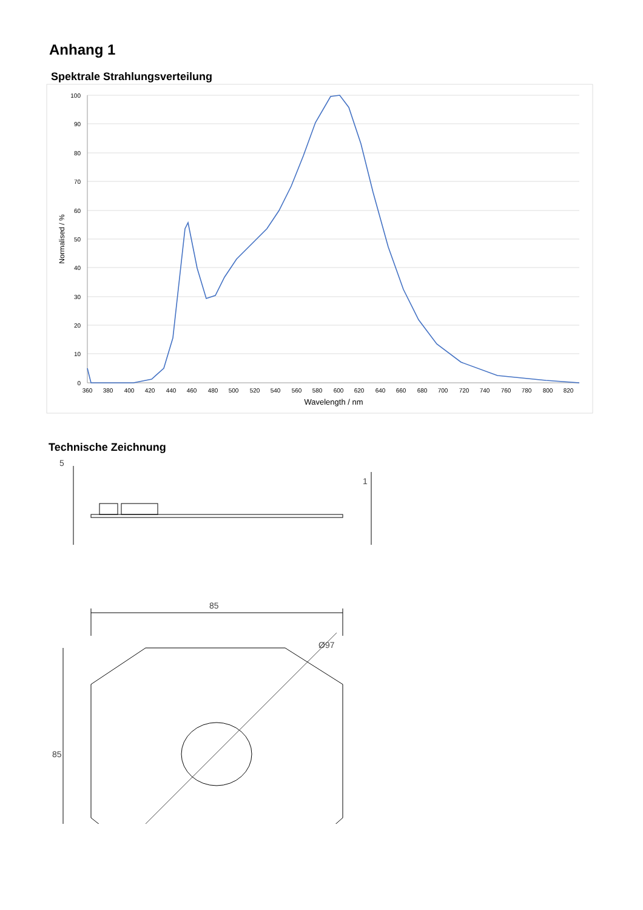Anhang 1
Spektrale Strahlungsverteilung
100
90
80
70
60
50
40
30
20
10
0
360
380
400
420
440
460
480
500
520
540
560
580
600
620
640
660
680
700
720
740
760
780
800
820
Wavelength / nm
Normalised / %
Technische Zeichnung
5
1
85
85
Ø97